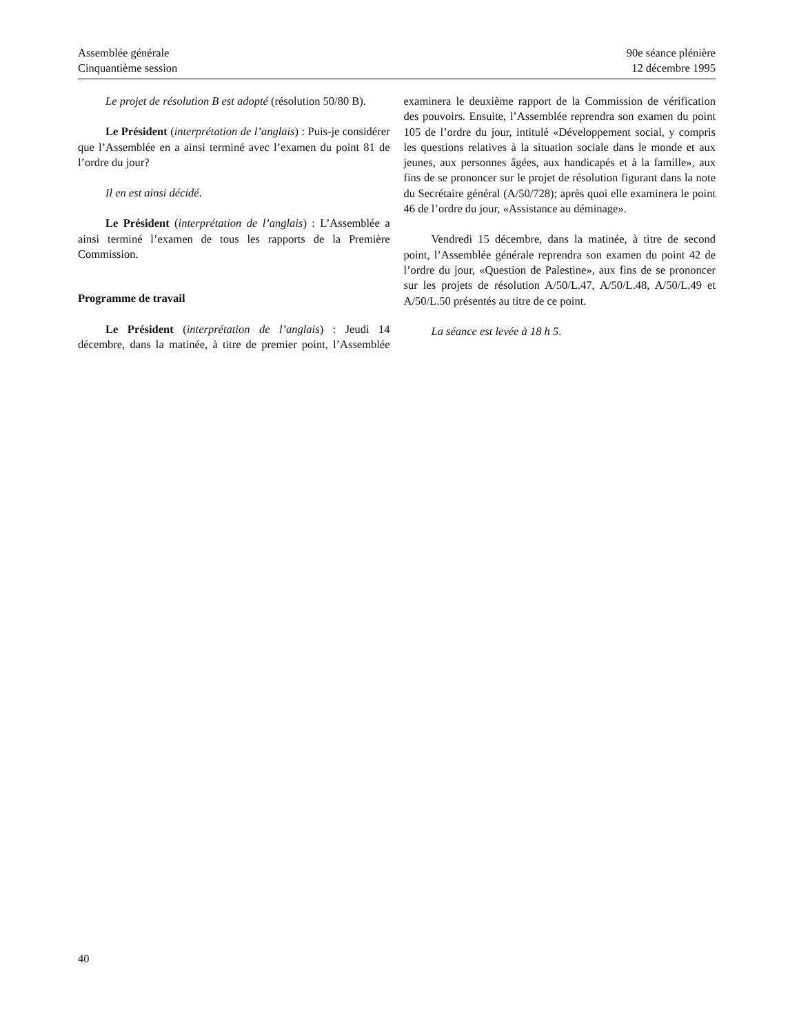Assemblée générale
Cinquantième session
90e séance plénière
12 décembre 1995
Le projet de résolution B est adopté (résolution 50/80 B).
Le Président (interprétation de l’anglais) : Puis-je considérer que l’Assemblée en a ainsi terminé avec l’examen du point 81 de l’ordre du jour?
Il en est ainsi décidé.
Le Président (interprétation de l’anglais) : L’Assemblée a ainsi terminé l’examen de tous les rapports de la Première Commission.
Programme de travail
Le Président (interprétation de l’anglais) : Jeudi 14 décembre, dans la matinée, à titre de premier point, l’Assemblée examinera le deuxième rapport de la Commission de vérification des pouvoirs. Ensuite, l’Assemblée reprendra son examen du point 105 de l’ordre du jour, intitulé «Développement social, y compris les questions relatives à la situation sociale dans le monde et aux jeunes, aux personnes âgées, aux handicapés et à la famille», aux fins de se prononcer sur le projet de résolution figurant dans la note du Secrétaire général (A/50/728); après quoi elle examinera le point 46 de l’ordre du jour, «Assistance au déminage».
Vendredi 15 décembre, dans la matinée, à titre de second point, l’Assemblée générale reprendra son examen du point 42 de l’ordre du jour, «Question de Palestine», aux fins de se prononcer sur les projets de résolution A/50/L.47, A/50/L.48, A/50/L.49 et A/50/L.50 présentés au titre de ce point.
La séance est levée à 18 h 5.
40